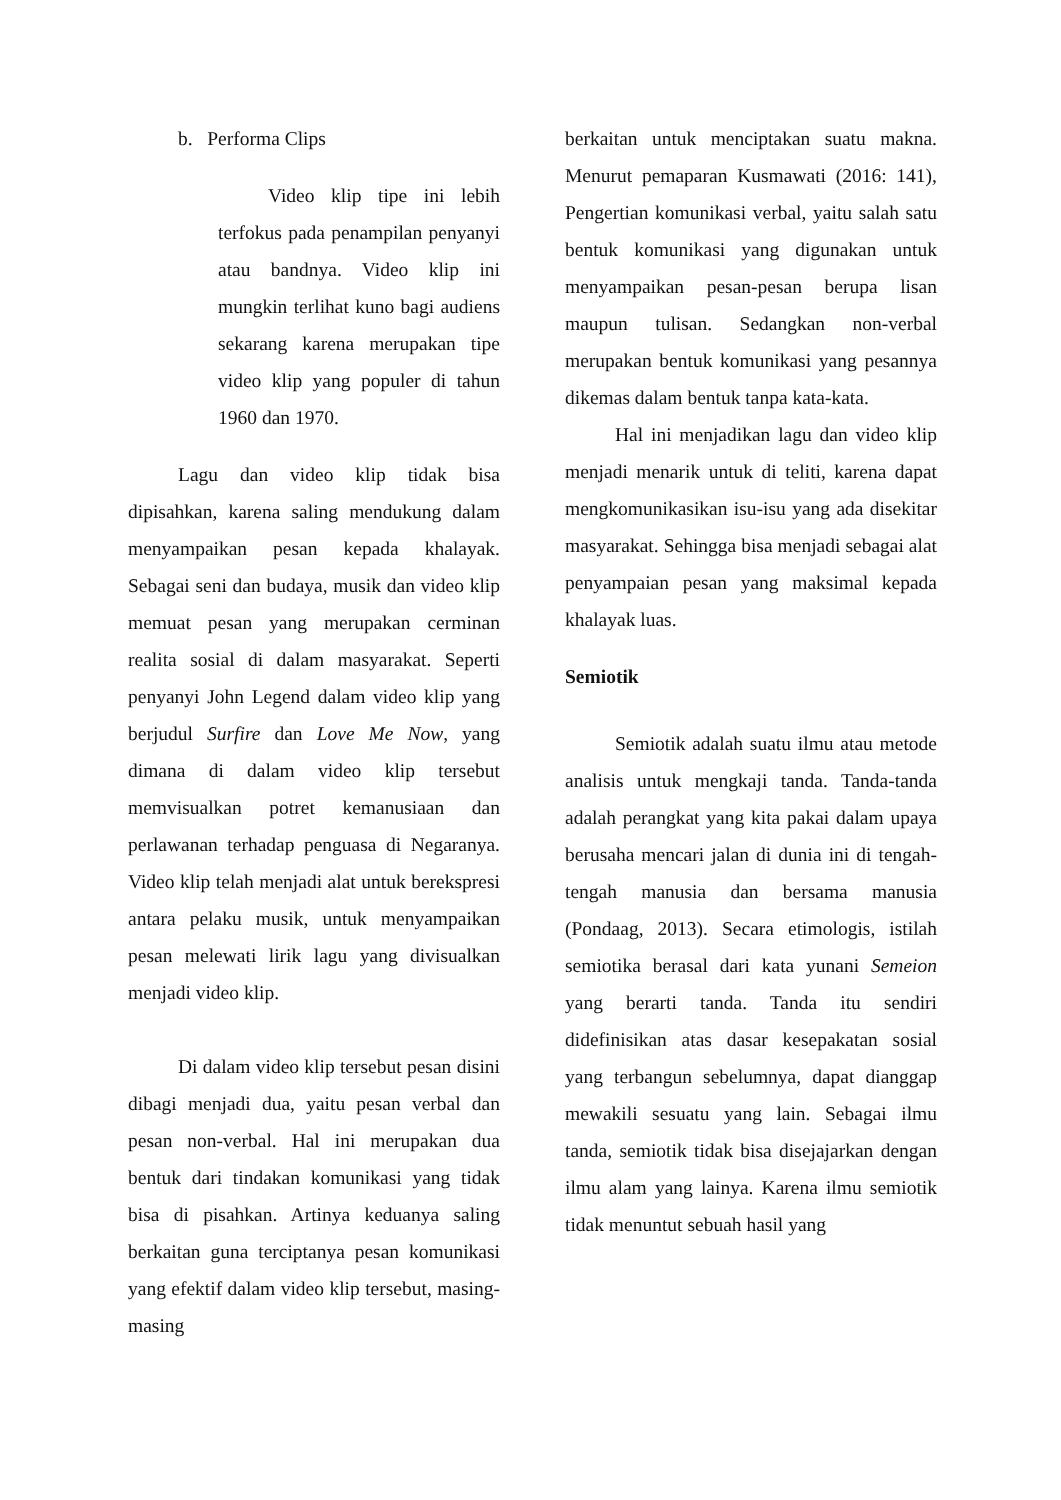b. Performa Clips
Video klip tipe ini lebih terfokus pada penampilan penyanyi atau bandnya. Video klip ini mungkin terlihat kuno bagi audiens sekarang karena merupakan tipe video klip yang populer di tahun 1960 dan 1970.
Lagu dan video klip tidak bisa dipisahkan, karena saling mendukung dalam menyampaikan pesan kepada khalayak. Sebagai seni dan budaya, musik dan video klip memuat pesan yang merupakan cerminan realita sosial di dalam masyarakat. Seperti penyanyi John Legend dalam video klip yang berjudul Surfire dan Love Me Now, yang dimana di dalam video klip tersebut memvisualkan potret kemanusiaan dan perlawanan terhadap penguasa di Negaranya. Video klip telah menjadi alat untuk berekspresi antara pelaku musik, untuk menyampaikan pesan melewati lirik lagu yang divisualkan menjadi video klip.
Di dalam video klip tersebut pesan disini dibagi menjadi dua, yaitu pesan verbal dan pesan non-verbal. Hal ini merupakan dua bentuk dari tindakan komunikasi yang tidak bisa di pisahkan. Artinya keduanya saling berkaitan guna terciptanya pesan komunikasi yang efektif dalam video klip tersebut, masing-masing
berkaitan untuk menciptakan suatu makna. Menurut pemaparan Kusmawati (2016: 141), Pengertian komunikasi verbal, yaitu salah satu bentuk komunikasi yang digunakan untuk menyampaikan pesan-pesan berupa lisan maupun tulisan. Sedangkan non-verbal merupakan bentuk komunikasi yang pesannya dikemas dalam bentuk tanpa kata-kata.
Hal ini menjadikan lagu dan video klip menjadi menarik untuk di teliti, karena dapat mengkomunikasikan isu-isu yang ada disekitar masyarakat. Sehingga bisa menjadi sebagai alat penyampaian pesan yang maksimal kepada khalayak luas.
Semiotik
Semiotik adalah suatu ilmu atau metode analisis untuk mengkaji tanda. Tanda-tanda adalah perangkat yang kita pakai dalam upaya berusaha mencari jalan di dunia ini di tengah-tengah manusia dan bersama manusia (Pondaag, 2013). Secara etimologis, istilah semiotika berasal dari kata yunani Semeion yang berarti tanda. Tanda itu sendiri didefinisikan atas dasar kesepakatan sosial yang terbangun sebelumnya, dapat dianggap mewakili sesuatu yang lain. Sebagai ilmu tanda, semiotik tidak bisa disejajarkan dengan ilmu alam yang lainya. Karena ilmu semiotik tidak menuntut sebuah hasil yang